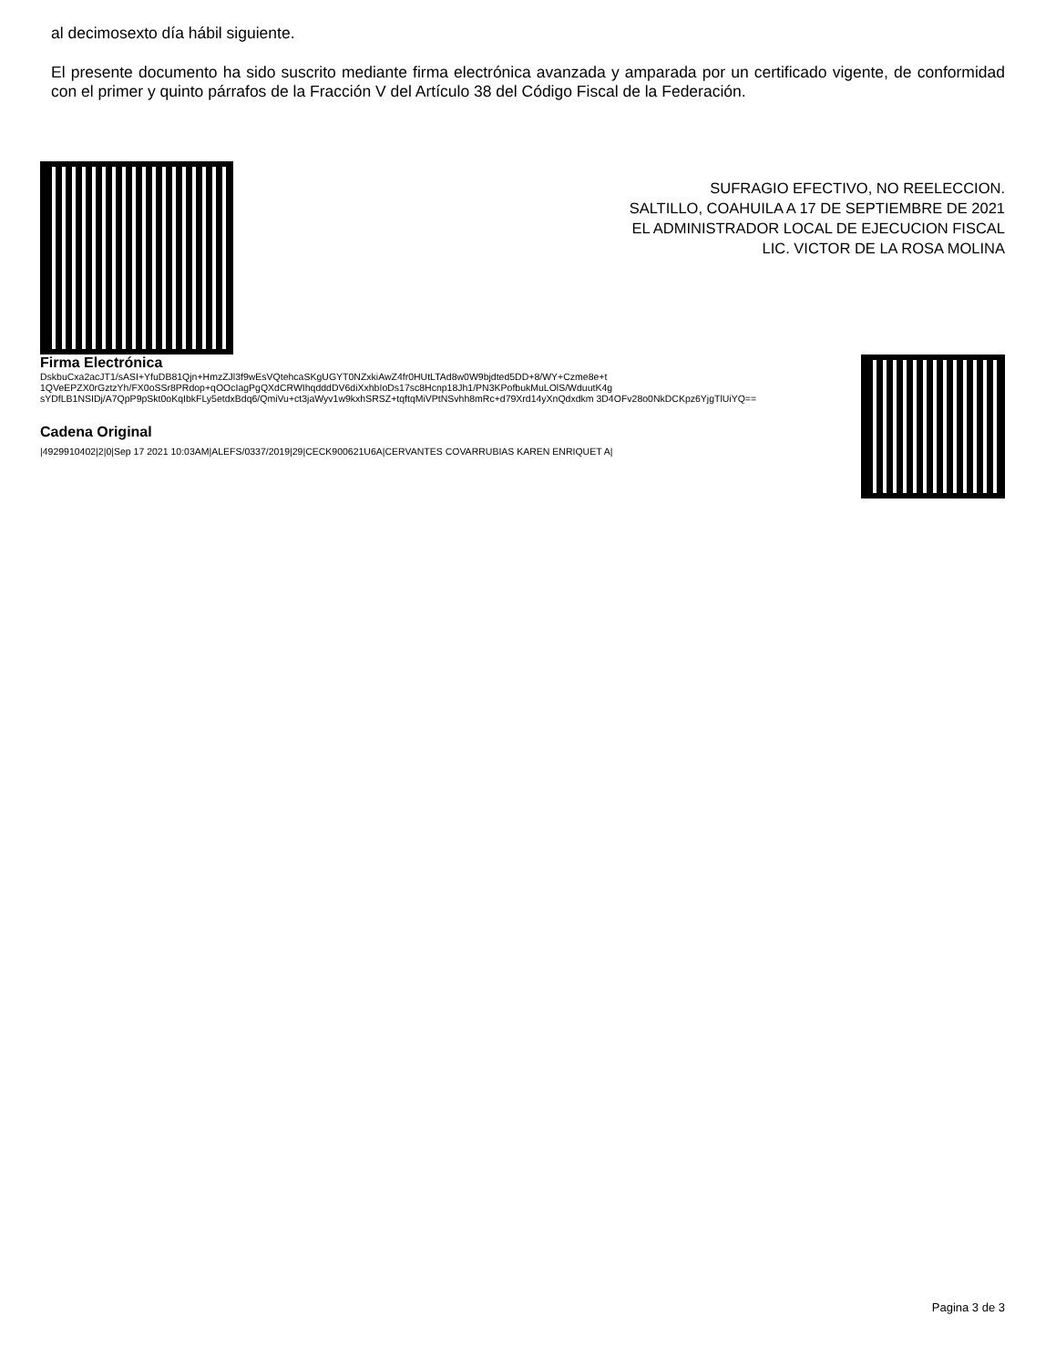al decimosexto día hábil siguiente.
El presente documento ha sido suscrito mediante firma electrónica avanzada y amparada por un certificado vigente, de conformidad con el primer y quinto párrafos de la Fracción V del Artículo 38 del Código Fiscal de la Federación.
SUFRAGIO EFECTIVO, NO REELECCION.
SALTILLO, COAHUILA A 17 DE SEPTIEMBRE DE 2021
EL ADMINISTRADOR LOCAL DE EJECUCION FISCAL
LIC. VICTOR DE LA ROSA MOLINA
Firma Electrónica
DskbuCxa2acJT1/sASI+YfuDB81Qjn+HmzZJl3f9wEsVQtehcaSKgUGYT0NZxkiAwZ4fr0HUtLTAd8w0W9bjdted5DD+8/WY+Czme8e+t 1QVeEPZX0rGztzYh/FX0oSSr8PRdop+qOOcIagPgQXdCRWIhqdddDV6diXxhbIoDs17sc8Hcnp18Jh1/PN3KPofbukMuLOlS/WduutK4g sYDfLB1NSIDj/A7QpP9pSkt0oKqIbkFLy5etdxBdq6/QmiVu+ct3jaWyv1w9kxhSRSZ+tqftqMiVPtNSvhh8mRc+d79Xrd14yXnQdxdkm 3D4OFv28o0NkDCKpz6YjgTlUiYQ==
Cadena Original
|4929910402|2|0|Sep 17 2021 10:03AM|ALEFS/0337/2019|29|CECK900621U6A|CERVANTES COVARRUBIAS KAREN ENRIQUET A|
Pagina 3 de 3